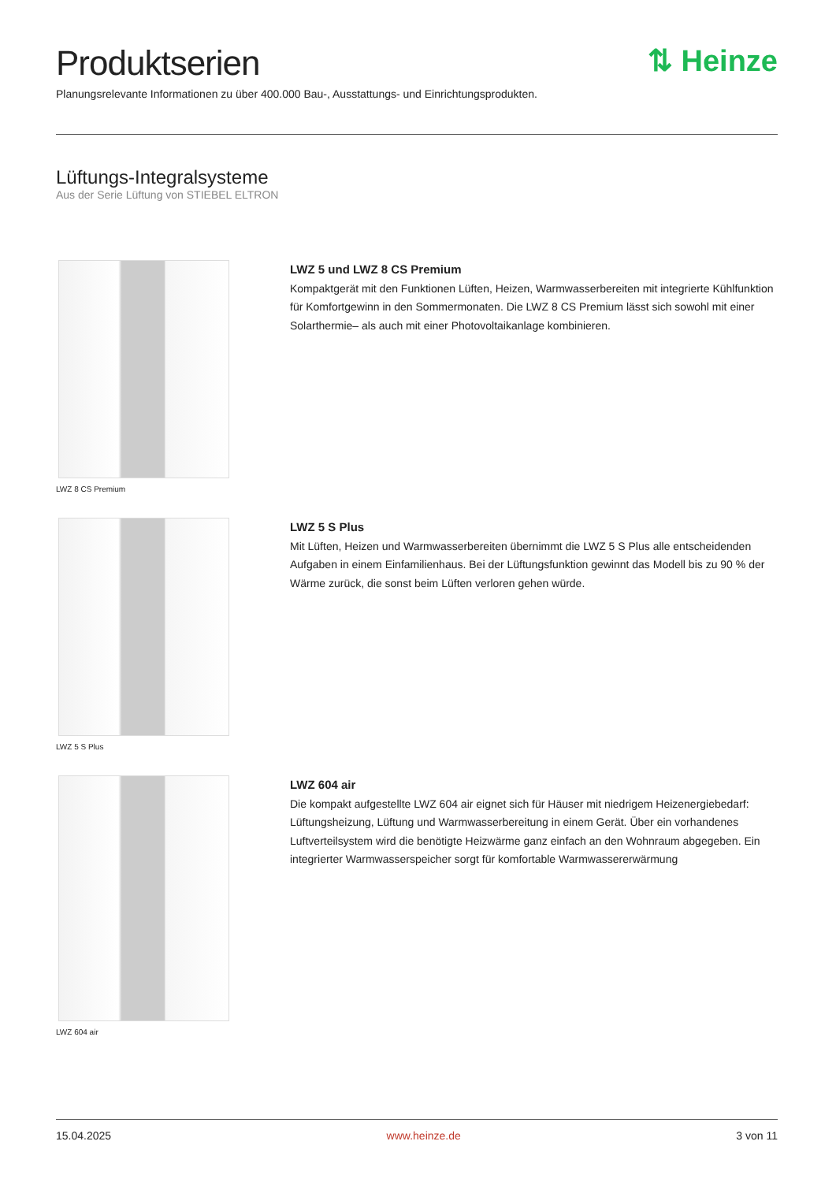Produktserien
⇅ Heinze
Planungsrelevante Informationen zu über 400.000 Bau-, Ausstattungs- und Einrichtungsprodukten.
Lüftungs-Integralsysteme
Aus der Serie Lüftung von STIEBEL ELTRON
LWZ 8 CS Premium
LWZ 5 und LWZ 8 CS Premium
Kompaktgerät mit den Funktionen Lüften, Heizen, Warmwasserbereiten mit integrierte Kühlfunktion für Komfortgewinn in den Sommermonaten. Die LWZ 8 CS Premium lässt sich sowohl mit einer Solarthermie– als auch mit einer Photovoltaikanlage kombinieren.
LWZ 5 S Plus
LWZ 5 S Plus
Mit Lüften, Heizen und Warmwasserbereiten übernimmt die LWZ 5 S Plus alle entscheidenden Aufgaben in einem Einfamilienhaus. Bei der Lüftungsfunktion gewinnt das Modell bis zu 90 % der Wärme zurück, die sonst beim Lüften verloren gehen würde.
LWZ 604 air
LWZ 604 air
Die kompakt aufgestellte LWZ 604 air eignet sich für Häuser mit niedrigem Heizenergiebedarf: Lüftungsheizung, Lüftung und Warmwasserbereitung in einem Gerät. Über ein vorhandenes Luftverteilsystem wird die benötigte Heizwärme ganz einfach an den Wohnraum abgegeben. Ein integrierter Warmwasserspeicher sorgt für komfortable Warmwassererwärmung
15.04.2025 www.heinze.de 3 von 11